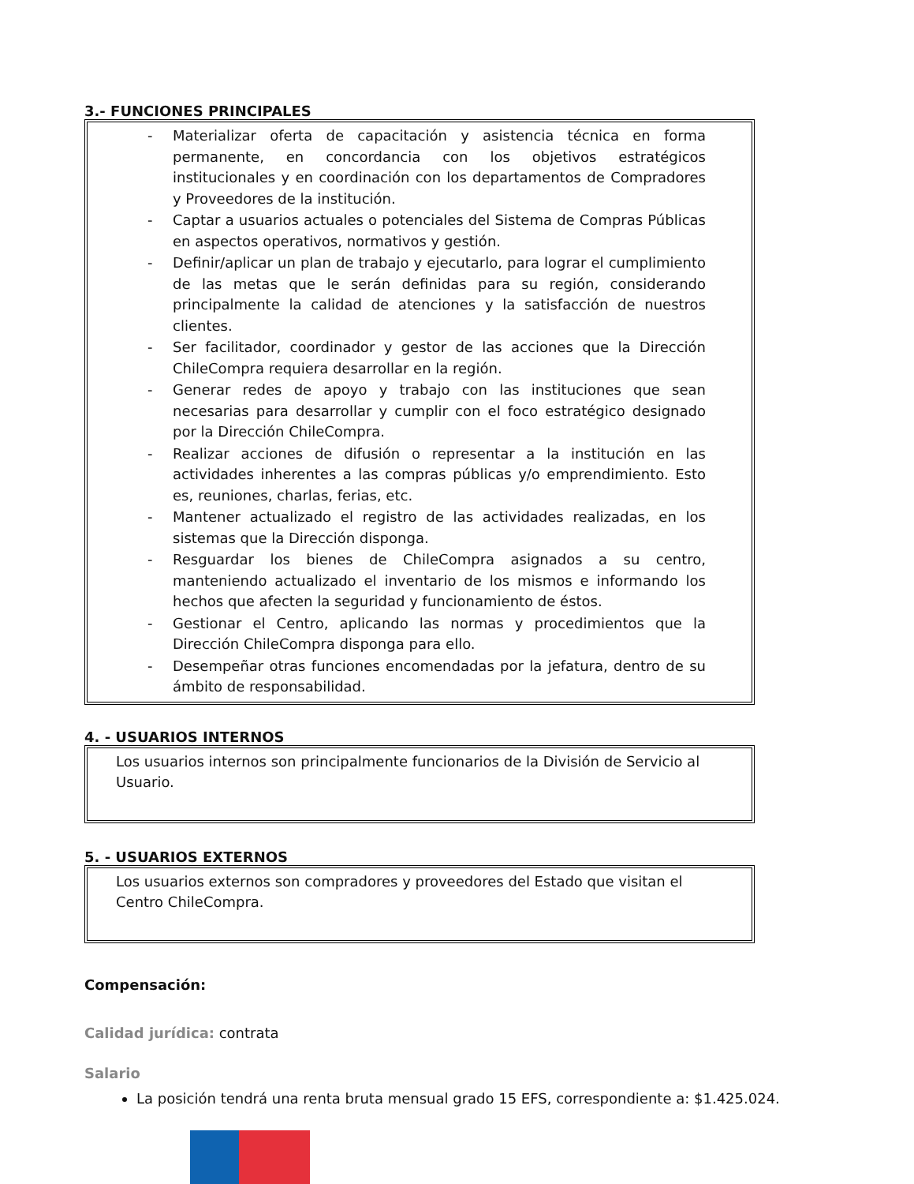3.- FUNCIONES PRINCIPALES
- Materializar oferta de capacitación y asistencia técnica en forma permanente, en concordancia con los objetivos estratégicos institucionales y en coordinación con los departamentos de Compradores y Proveedores de la institución.
- Captar a usuarios actuales o potenciales del Sistema de Compras Públicas en aspectos operativos, normativos y gestión.
- Definir/aplicar un plan de trabajo y ejecutarlo, para lograr el cumplimiento de las metas que le serán definidas para su región, considerando principalmente la calidad de atenciones y la satisfacción de nuestros clientes.
- Ser facilitador, coordinador y gestor de las acciones que la Dirección ChileCompra requiera desarrollar en la región.
- Generar redes de apoyo y trabajo con las instituciones que sean necesarias para desarrollar y cumplir con el foco estratégico designado por la Dirección ChileCompra.
- Realizar acciones de difusión o representar a la institución en las actividades inherentes a las compras públicas y/o emprendimiento. Esto es, reuniones, charlas, ferias, etc.
- Mantener actualizado el registro de las actividades realizadas, en los sistemas que la Dirección disponga.
- Resguardar los bienes de ChileCompra asignados a su centro, manteniendo actualizado el inventario de los mismos e informando los hechos que afecten la seguridad y funcionamiento de éstos.
- Gestionar el Centro, aplicando las normas y procedimientos que la Dirección ChileCompra disponga para ello.
- Desempeñar otras funciones encomendadas por la jefatura, dentro de su ámbito de responsabilidad.
4. - USUARIOS INTERNOS
Los usuarios internos son principalmente funcionarios de la División de Servicio al Usuario.
5. - USUARIOS EXTERNOS
Los usuarios externos son compradores y proveedores del Estado que visitan el Centro ChileCompra.
Compensación:
Calidad jurídica: contrata
Salario
La posición tendrá una renta bruta mensual grado 15 EFS, correspondiente a: $1.425.024.